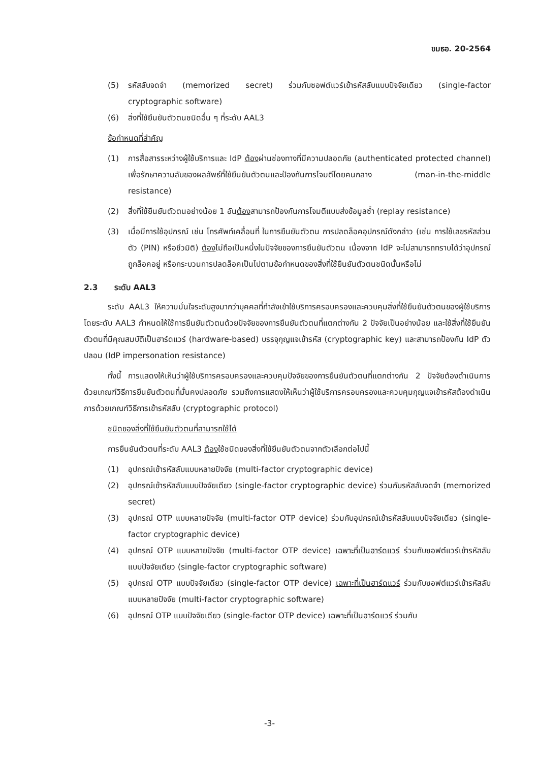ขมธอ. 20-2564
(5) รหัสลับจดจำ (memorized secret) ร่วมกับซอฟต์แวร์เข้ารหัสลับแบบปัจจัยเดียว (single-factor cryptographic software)
(6) สิ่งที่ใช้ยืนยันตัวตนชนิดอื่น ๆ ที่ระดับ AAL3
ข้อกำหนดที่สำคัญ
(1) การสื่อสารระหว่างผู้ใช้บริการและ IdP ต้องผ่านช่องทางที่มีความปลอดภัย (authenticated protected channel) เพื่อรักษาความลับของผลลัพธ์ที่ใช้ยืนยันตัวตนและป้องกันการโจมตีโดยคนกลาง (man-in-the-middle resistance)
(2) สิ่งที่ใช้ยืนยันตัวตนอย่างน้อย 1 อันต้องสามารถป้องกันการโจมตีแบบส่งข้อมูลซ้ำ (replay resistance)
(3) เมื่อมีการใช้อุปกรณ์ เช่น โทรศัพท์เคลื่อนที่ ในการยืนยันตัวตน การปลดล็อคอุปกรณ์ดังกล่าว (เช่น การใช้เลขรหัสส่วนตัว (PIN) หรือชีวมิติ) ต้องไม่ถือเป็นหนึ่งในปัจจัยของการยืนยันตัวตน เนื่องจาก IdP จะไม่สามารถทราบได้ว่าอุปกรณ์ถูกล็อคอยู่ หรือกระบวนการปลดล็อคเป็นไปตามข้อกำหนดของสิ่งที่ใช้ยืนยันตัวตนชนิดนั้นหรือไม่
2.3 ระดับ AAL3
ระดับ AAL3 ให้ความมั่นใจระดับสูงมากว่าบุคคลที่กำลังเข้าใช้บริการครอบครองและควบคุมสิ่งที่ใช้ยืนยันตัวตนของผู้ใช้บริการ โดยระดับ AAL3 กำหนดให้ใช้การยืนยันตัวตนด้วยปัจจัยของการยืนยันตัวตนที่แตกต่างกัน 2 ปัจจัยเป็นอย่างน้อย และใช้สิ่งที่ใช้ยืนยันตัวตนที่มีคุณสมบัติเป็นฮาร์ดแวร์ (hardware-based) บรรจุกุญแจเข้ารหัส (cryptographic key) และสามารถป้องกัน IdP ตัวปลอม (IdP impersonation resistance)
ทั้งนี้ การแสดงให้เห็นว่าผู้ใช้บริการครอบครองและควบคุมปัจจัยของการยืนยันตัวตนที่แตกต่างกัน 2 ปัจจัยต้องดำเนินการด้วยเกณฑ์วิธีการยืนยันตัวตนที่มั่นคงปลอดภัย รวมถึงการแสดงให้เห็นว่าผู้ใช้บริการครอบครองและควบคุมกุญแจเข้ารหัสต้องดำเนินการด้วยเกณฑ์วิธีการเข้ารหัสลับ (cryptographic protocol)
ชนิดของสิ่งที่ใช้ยืนยันตัวตนที่สามารถใช้ได้
การยืนยันตัวตนที่ระดับ AAL3 ต้องใช้ชนิดของสิ่งที่ใช้ยืนยันตัวตนจากตัวเลือกต่อไปนี้
(1) อุปกรณ์เข้ารหัสลับแบบหลายปัจจัย (multi-factor cryptographic device)
(2) อุปกรณ์เข้ารหัสลับแบบปัจจัยเดียว (single-factor cryptographic device) ร่วมกับรหัสลับจดจำ (memorized secret)
(3) อุปกรณ์ OTP แบบหลายปัจจัย (multi-factor OTP device) ร่วมกับอุปกรณ์เข้ารหัสลับแบบปัจจัยเดียว (single-factor cryptographic device)
(4) อุปกรณ์ OTP แบบหลายปัจจัย (multi-factor OTP device) เฉพาะที่เป็นฮาร์ดแวร์ ร่วมกับซอฟต์แวร์เข้ารหัสลับแบบปัจจัยเดียว (single-factor cryptographic software)
(5) อุปกรณ์ OTP แบบปัจจัยเดียว (single-factor OTP device) เฉพาะที่เป็นฮาร์ดแวร์ ร่วมกับซอฟต์แวร์เข้ารหัสลับแบบหลายปัจจัย (multi-factor cryptographic software)
(6) อุปกรณ์ OTP แบบปัจจัยเดียว (single-factor OTP device) เฉพาะที่เป็นฮาร์ดแวร์ ร่วมกับ
-3-